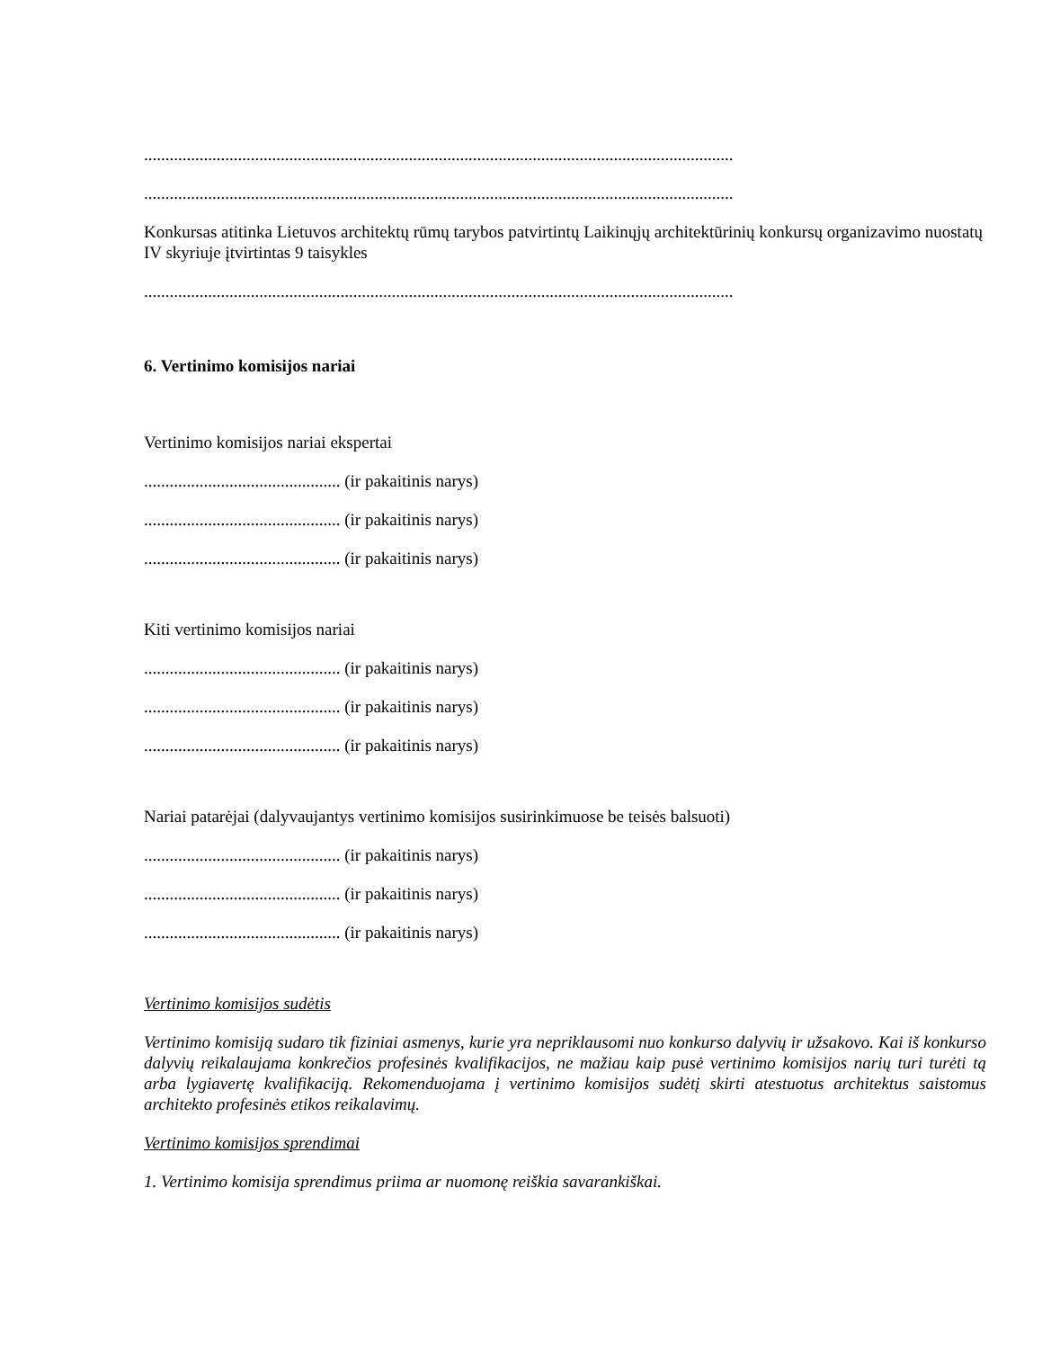..........................................................................................................................................
..........................................................................................................................................
Konkursas atitinka Lietuvos architektų rūmų tarybos patvirtintų Laikinųjų architektūrinių konkursų organizavimo nuostatų IV skyriuje įtvirtintas 9 taisykles
..........................................................................................................................................
6. Vertinimo komisijos nariai
Vertinimo komisijos nariai ekspertai
.............................................. (ir pakaitinis narys)
.............................................. (ir pakaitinis narys)
.............................................. (ir pakaitinis narys)
Kiti vertinimo komisijos nariai
.............................................. (ir pakaitinis narys)
.............................................. (ir pakaitinis narys)
.............................................. (ir pakaitinis narys)
Nariai patarėjai (dalyvaujantys vertinimo komisijos susirinkimuose be teisės balsuoti)
.............................................. (ir pakaitinis narys)
.............................................. (ir pakaitinis narys)
.............................................. (ir pakaitinis narys)
Vertinimo komisijos sudėtis
Vertinimo komisiją sudaro tik fiziniai asmenys, kurie yra nepriklausomi nuo konkurso dalyvių ir užsakovo. Kai iš konkurso dalyvių reikalaujama konkrečios profesinės kvalifikacijos, ne mažiau kaip pusė vertinimo komisijos narių turi turėti tą arba lygiavertę kvalifikaciją. Rekomenduojama į vertinimo komisijos sudėtį skirti atestuotus architektus saistomus architekto profesinės etikos reikalavimų.
Vertinimo komisijos sprendimai
1. Vertinimo komisija sprendimus priima ar nuomonę reiškia savarankiškai.